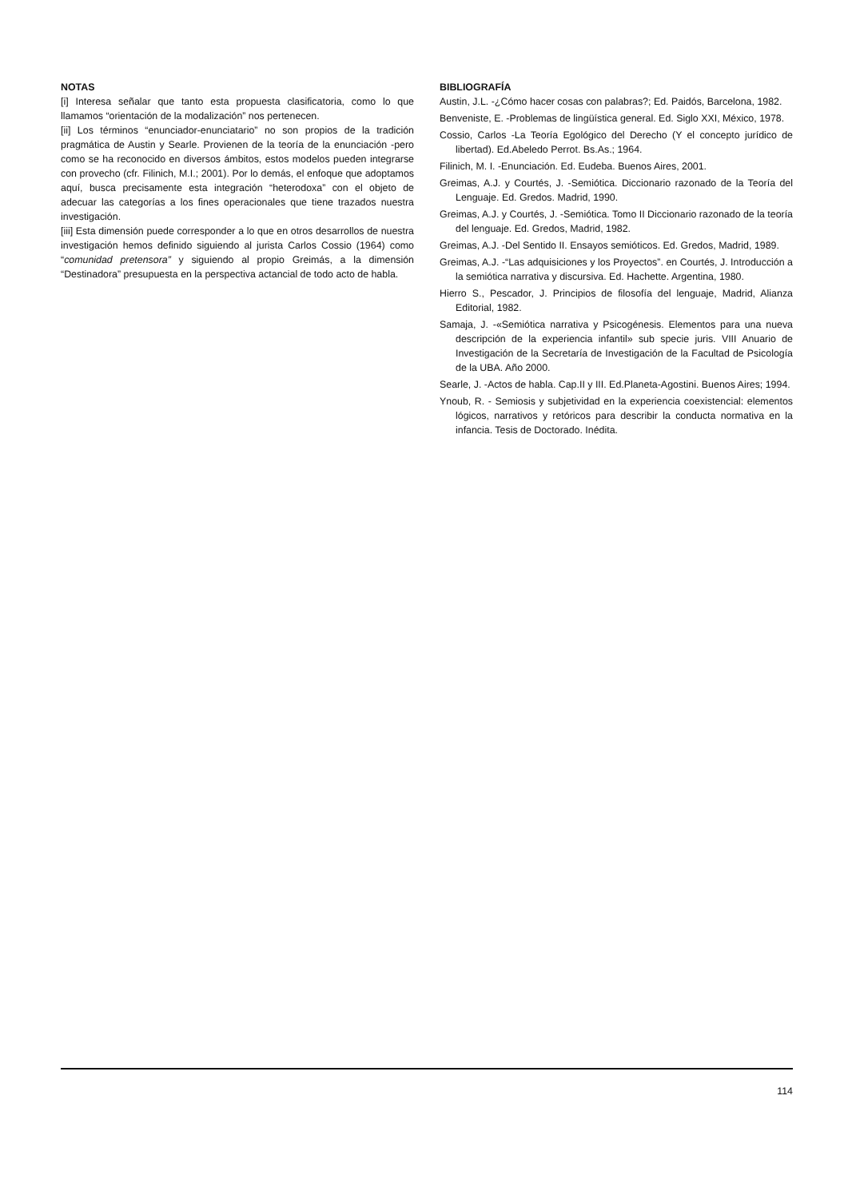NOTAS
[i] Interesa señalar que tanto esta propuesta clasificatoria, como lo que llamamos “orientación de la modalización” nos pertenecen.
[ii] Los términos “enunciador-enunciatario” no son propios de la tradición pragmática de Austin y Searle. Provienen de la teoría de la enunciación -pero como se ha reconocido en diversos ámbitos, estos modelos pueden integrarse con provecho (cfr. Filinich, M.I.; 2001). Por lo demás, el enfoque que adoptamos aquí, busca precisamente esta integración “heterodoxa” con el objeto de adecuar las categorías a los fines operacionales que tiene trazados nuestra investigación.
[iii] Esta dimensión puede corresponder a lo que en otros desarrollos de nuestra investigación hemos definido siguiendo al jurista Carlos Cossio (1964) como “comunidad pretensora” y siguiendo al propio Greimás, a la dimensión “Destinadora” presupuesta en la perspectiva actancial de todo acto de habla.
BIBLIOGRAFÍA
Austin, J.L. -¿Cómo hacer cosas con palabras?; Ed. Paidós, Barcelona, 1982.
Benveniste, E. -Problemas de lingüística general. Ed. Siglo XXI, México, 1978.
Cossio, Carlos -La Teoría Egológico del Derecho (Y el concepto jurídico de libertad). Ed.Abeledo Perrot. Bs.As.; 1964.
Filinich, M. I. -Enunciación. Ed. Eudeba. Buenos Aires, 2001.
Greimas, A.J. y Courtés, J. -Semiótica. Diccionario razonado de la Teoría del Lenguaje. Ed. Gredos. Madrid, 1990.
Greimas, A.J. y Courtés, J. -Semiótica. Tomo II Diccionario razonado de la teoría del lenguaje. Ed. Gredos, Madrid, 1982.
Greimas, A.J. -Del Sentido II. Ensayos semióticos. Ed. Gredos, Madrid, 1989.
Greimas, A.J. -“Las adquisiciones y los Proyectos”. en Courtés, J. Introducción a la semiótica narrativa y discursiva. Ed. Hachette. Argentina, 1980.
Hierro S., Pescador, J. Principios de filosofía del lenguaje, Madrid, Alianza Editorial, 1982.
Samaja, J. -«Semiótica narrativa y Psicogénesis. Elementos para una nueva descripción de la experiencia infantil» sub specie juris. VIII Anuario de Investigación de la Secretaría de Investigación de la Facultad de Psicología de la UBA. Año 2000.
Searle, J. -Actos de habla. Cap.II y III. Ed.Planeta-Agostini. Buenos Aires; 1994.
Ynoub, R. - Semiosis y subjetividad en la experiencia coexistencial: elementos lógicos, narrativos y retóricos para describir la conducta normativa en la infancia. Tesis de Doctorado. Inédita.
114